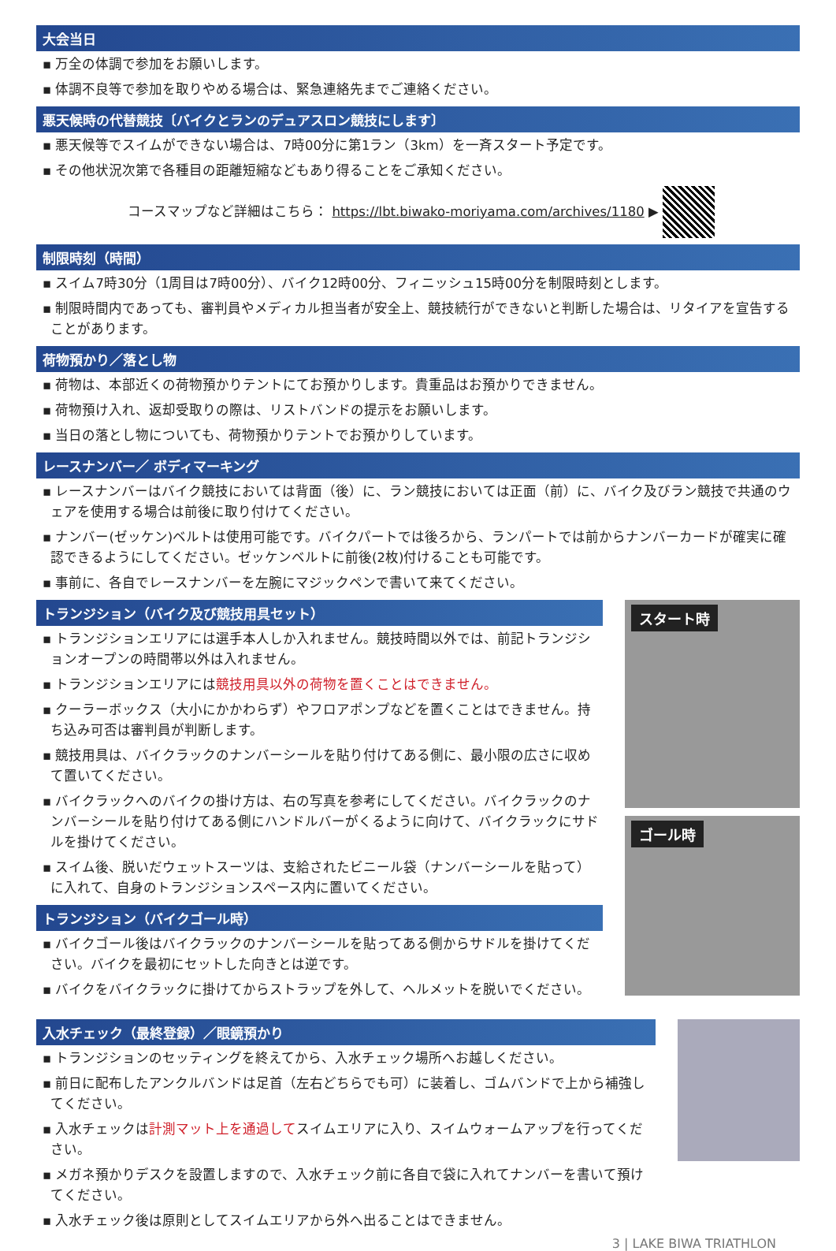大会当日
▪ 万全の体調で参加をお願いします。
▪ 体調不良等で参加を取りやめる場合は、緊急連絡先までご連絡ください。
悪天候時の代替競技〔バイクとランのデュアスロン競技にします〕
▪ 悪天候等でスイムができない場合は、7時00分に第1ラン（3km）を一斉スタート予定です。
▪ その他状況次第で各種目の距離短縮などもあり得ることをご承知ください。
コースマップなど詳細はこちら： https://lbt.biwako-moriyama.com/archives/1180 ▶
制限時刻（時間）
▪ スイム7時30分（1周目は7時00分）、バイク12時00分、フィニッシュ15時00分を制限時刻とします。
▪ 制限時間内であっても、審判員やメディカル担当者が安全上、競技続行ができないと判断した場合は、リタイアを宣告することがあります。
荷物預かり／落とし物
▪ 荷物は、本部近くの荷物預かりテントにてお預かりします。貴重品はお預かりできません。
▪ 荷物預け入れ、返却受取りの際は、リストバンドの提示をお願いします。
▪ 当日の落とし物についても、荷物預かりテントでお預かりしています。
レースナンバー／ ボディマーキング
▪ レースナンバーはバイク競技においては背面（後）に、ラン競技においては正面（前）に、バイク及びラン競技で共通のウェアを使用する場合は前後に取り付けてください。
▪ ナンバー(ゼッケン)ベルトは使用可能です。バイクパートでは後ろから、ランパートでは前からナンバーカードが確実に確認できるようにしてください。ゼッケンベルトに前後(2枚)付けることも可能です。
▪ 事前に、各自でレースナンバーを左腕にマジックペンで書いて来てください。
トランジション（バイク及び競技用具セット）
▪ トランジションエリアには選手本人しか入れません。競技時間以外では、前記トランジションオープンの時間帯以外は入れません。
▪ トランジションエリアには競技用具以外の荷物を置くことはできません。
▪ クーラーボックス（大小にかかわらず）やフロアポンプなどを置くことはできません。持ち込み可否は審判員が判断します。
▪ 競技用具は、バイクラックのナンバーシールを貼り付けてある側に、最小限の広さに収めて置いてください。
▪ バイクラックへのバイクの掛け方は、右の写真を参考にしてください。バイクラックのナンバーシールを貼り付けてある側にハンドルバーがくるように向けて、バイクラックにサドルを掛けてください。
▪ スイム後、脱いだウェットスーツは、支給されたビニール袋（ナンバーシールを貼って）に入れて、自身のトランジションスペース内に置いてください。
トランジション（バイクゴール時）
▪ バイクゴール後はバイクラックのナンバーシールを貼ってある側からサドルを掛けてください。バイクを最初にセットした向きとは逆です。
▪ バイクをバイクラックに掛けてからストラップを外して、ヘルメットを脱いでください。
スタート時
ゴール時
入水チェック（最終登録）／眼鏡預かり
▪ トランジションのセッティングを終えてから、入水チェック場所へお越しください。
▪ 前日に配布したアンクルバンドは足首（左右どちらでも可）に装着し、ゴムバンドで上から補強してください。
▪ 入水チェックは計測マット上を通過してスイムエリアに入り、スイムウォームアップを行ってください。
▪ メガネ預かりデスクを設置しますので、入水チェック前に各自で袋に入れてナンバーを書いて預けてください。
▪ 入水チェック後は原則としてスイムエリアから外へ出ることはできません。
3 | LAKE BIWA TRIATHLON